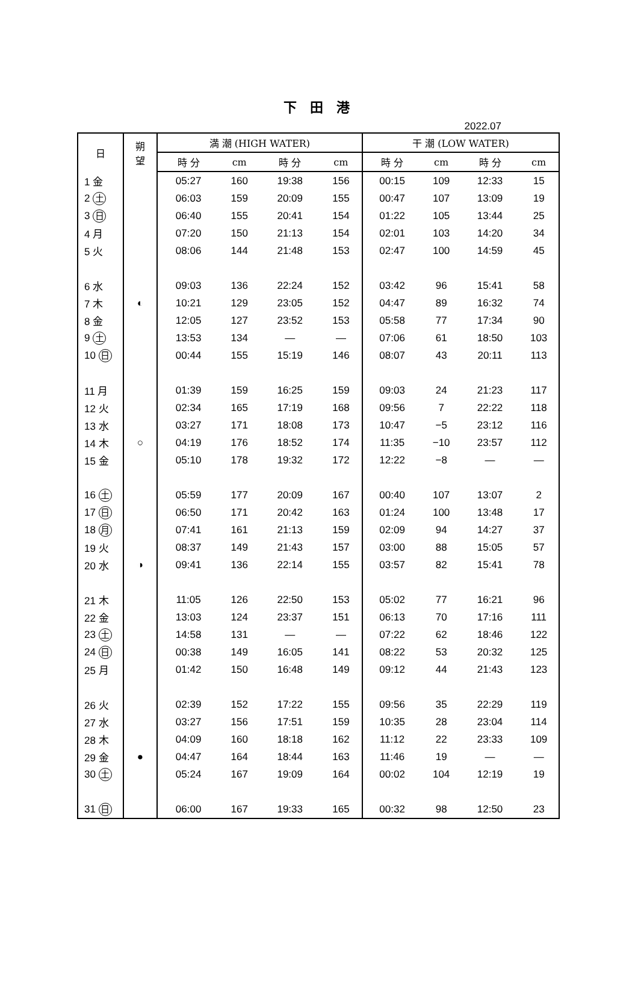下 田 港
2022.07
| 日 | 朔 望 | 満 潮 (HIGH WATER) | | | | 干 潮 (LOW WATER) | | | |
| --- | --- | --- | --- | --- | --- | --- | --- | --- | --- |
| | | 時 分 | cm | 時 分 | cm | 時 分 | cm | 時 分 | cm |
| 1 金 | | 05:27 | 160 | 19:38 | 156 | 00:15 | 109 | 12:33 | 15 |
| 2 土 | | 06:03 | 159 | 20:09 | 155 | 00:47 | 107 | 13:09 | 19 |
| 3 日 | | 06:40 | 155 | 20:41 | 154 | 01:22 | 105 | 13:44 | 25 |
| 4 月 | | 07:20 | 150 | 21:13 | 154 | 02:01 | 103 | 14:20 | 34 |
| 5 火 | | 08:06 | 144 | 21:48 | 153 | 02:47 | 100 | 14:59 | 45 |
| 6 水 | | 09:03 | 136 | 22:24 | 152 | 03:42 | 96 | 15:41 | 58 |
| 7 木 | ◐ | 10:21 | 129 | 23:05 | 152 | 04:47 | 89 | 16:32 | 74 |
| 8 金 | | 12:05 | 127 | 23:52 | 153 | 05:58 | 77 | 17:34 | 90 |
| 9 土 | | 13:53 | 134 | — | — | 07:06 | 61 | 18:50 | 103 |
| 10 日 | | 00:44 | 155 | 15:19 | 146 | 08:07 | 43 | 20:11 | 113 |
| 11 月 | | 01:39 | 159 | 16:25 | 159 | 09:03 | 24 | 21:23 | 117 |
| 12 火 | | 02:34 | 165 | 17:19 | 168 | 09:56 | 7 | 22:22 | 118 |
| 13 水 | | 03:27 | 171 | 18:08 | 173 | 10:47 | −5 | 23:12 | 116 |
| 14 木 | ○ | 04:19 | 176 | 18:52 | 174 | 11:35 | −10 | 23:57 | 112 |
| 15 金 | | 05:10 | 178 | 19:32 | 172 | 12:22 | −8 | — | — |
| 16 土 | | 05:59 | 177 | 20:09 | 167 | 00:40 | 107 | 13:07 | 2 |
| 17 日 | | 06:50 | 171 | 20:42 | 163 | 01:24 | 100 | 13:48 | 17 |
| 18 月 | | 07:41 | 161 | 21:13 | 159 | 02:09 | 94 | 14:27 | 37 |
| 19 火 | | 08:37 | 149 | 21:43 | 157 | 03:00 | 88 | 15:05 | 57 |
| 20 水 | ◑ | 09:41 | 136 | 22:14 | 155 | 03:57 | 82 | 15:41 | 78 |
| 21 木 | | 11:05 | 126 | 22:50 | 153 | 05:02 | 77 | 16:21 | 96 |
| 22 金 | | 13:03 | 124 | 23:37 | 151 | 06:13 | 70 | 17:16 | 111 |
| 23 土 | | 14:58 | 131 | — | — | 07:22 | 62 | 18:46 | 122 |
| 24 日 | | 00:38 | 149 | 16:05 | 141 | 08:22 | 53 | 20:32 | 125 |
| 25 月 | | 01:42 | 150 | 16:48 | 149 | 09:12 | 44 | 21:43 | 123 |
| 26 火 | | 02:39 | 152 | 17:22 | 155 | 09:56 | 35 | 22:29 | 119 |
| 27 水 | | 03:27 | 156 | 17:51 | 159 | 10:35 | 28 | 23:04 | 114 |
| 28 木 | | 04:09 | 160 | 18:18 | 162 | 11:12 | 22 | 23:33 | 109 |
| 29 金 | ● | 04:47 | 164 | 18:44 | 163 | 11:46 | 19 | — | — |
| 30 土 | | 05:24 | 167 | 19:09 | 164 | 00:02 | 104 | 12:19 | 19 |
| 31 日 | | 06:00 | 167 | 19:33 | 165 | 00:32 | 98 | 12:50 | 23 |